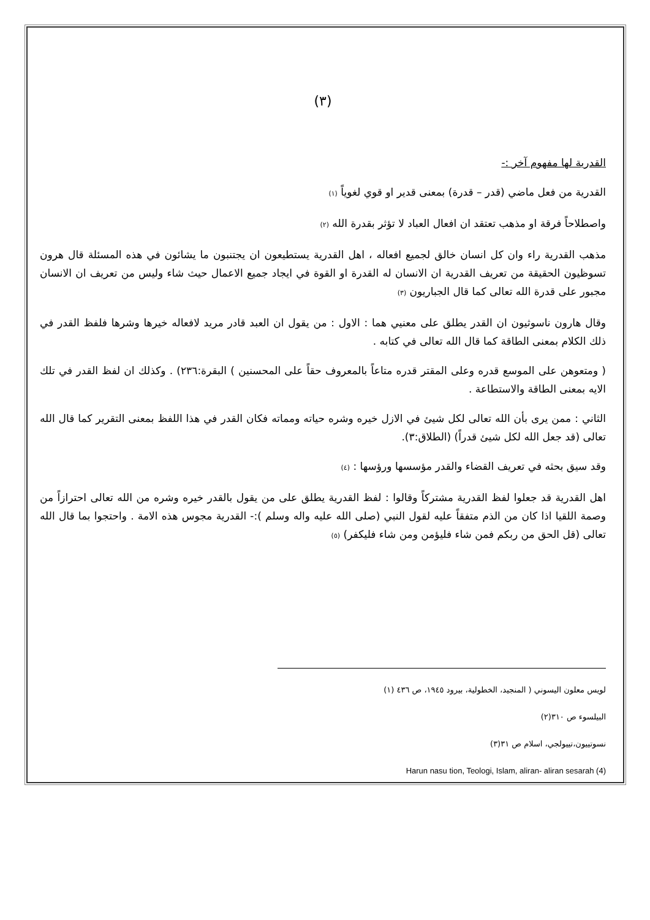(٣)
القدرية لها مفهوم آخر :-
القدرية من فعل ماضي (قدر – قدرة) بمعنى قدير او قوي لغوياً (١)
واصطلاحاً فرقة او مذهب تعتقد ان افعال العباد لا تؤثر بقدرة الله (٢)
مذهب القدرية راء وان كل انسان خالق لجميع افعاله ، اهل القدرية يستطيعون ان يجتنبون ما يشائون في هذه المسئلة قال هرون تسوظيون الحقيقة من تعريف القدرية ان الانسان له القدرة او القوة في ايجاد جميع الاعمال حيث شاء وليس من تعريف ان الانسان مجبور على قدرة الله تعالى كما قال الجباريون (٣)
وقال هارون ناسوثيون ان القدر يطلق على معنيي هما : الاول : من يقول ان العبد قادر مريد لافعاله خيرها وشرها فلفظ القدر في ذلك الكلام بمعنى الطاقة كما قال الله تعالى في كتابه .
( ومتعوهن على الموسع قدره وعلى المقتر قدره متاعاً بالمعروف حقاً على المحسنين ) البقرة:٢٣٦) . وكذلك ان لفظ القدر في تلك الايه بمعنى الطاقة والاستطاعة .
الثاني : ممن يرى بأن الله تعالى لكل شيئ في الازل خيره وشره حياته ومماته فكان القدر في هذا اللفظ بمعنى التقرير كما قال الله تعالى (قد جعل الله لكل شيئ قدراً) (الطلاق:٣).
وقد سيق بحثه في تعريف القضاء والقدر مؤسسها ورؤسها : (٤)
اهل القدرية قد جعلوا لفظ القدرية مشتركاً وقالوا : لفظ القدرية يطلق على من يقول بالقدر خيره وشره من الله تعالى احترازاً من وصمة اللقيا اذا كان من الذم متفقاً عليه لقول النبي (صلى الله عليه واله وسلم ):- القدرية مجوس هذه الامة . واحتجوا بما قال الله تعالى (قل الحق من ربكم فمن شاء فليؤمن ومن شاء فليكفر) (٥)
لويس معلون اليسوني ( المنجيد، الخطولية، بيرود ١٩٤٥، ص ٤٣٦ (١)
البيلسوء ص ٣١٠(٢)
نسوتييون،تييولجي، اسلام ص ٣١(٣)
Harun nasu tion, Teologi, Islam, aliran- aliran sesarah (4)